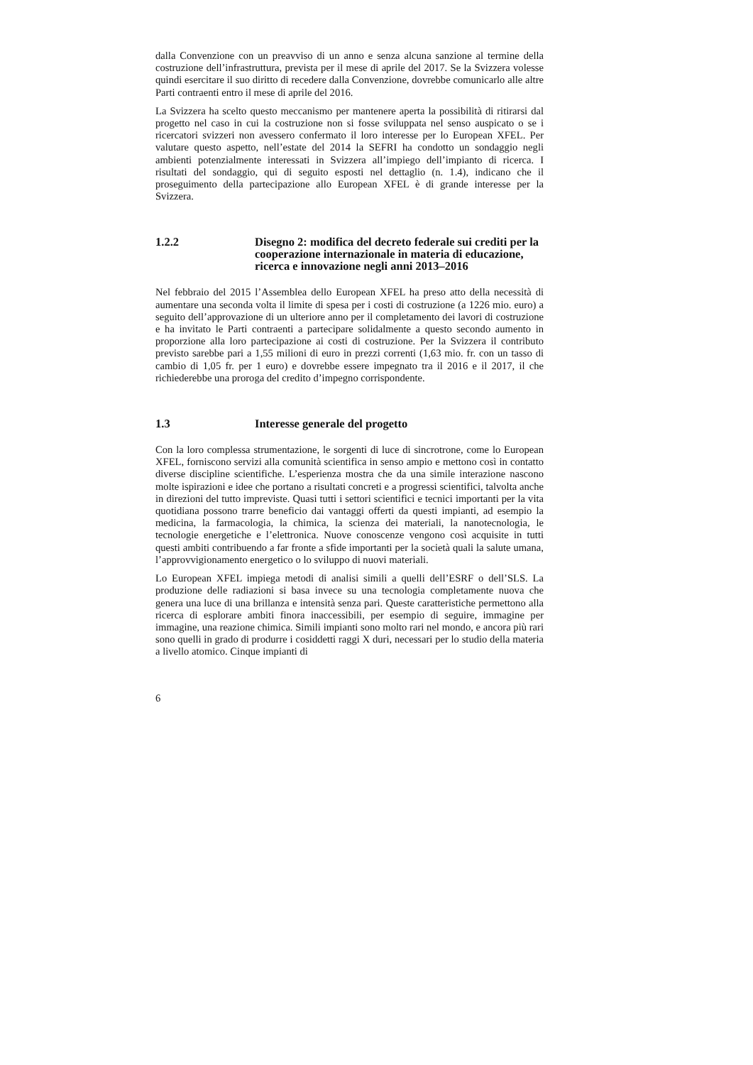dalla Convenzione con un preavviso di un anno e senza alcuna sanzione al termine della costruzione dell’infrastruttura, prevista per il mese di aprile del 2017. Se la Svizzera volesse quindi esercitare il suo diritto di recedere dalla Convenzione, dovrebbe comunicarlo alle altre Parti contraenti entro il mese di aprile del 2016.
La Svizzera ha scelto questo meccanismo per mantenere aperta la possibilità di ritirarsi dal progetto nel caso in cui la costruzione non si fosse sviluppata nel senso auspicato o se i ricercatori svizzeri non avessero confermato il loro interesse per lo European XFEL. Per valutare questo aspetto, nell’estate del 2014 la SEFRI ha condotto un sondaggio negli ambienti potenzialmente interessati in Svizzera all’impiego dell’impianto di ricerca. I risultati del sondaggio, qui di seguito esposti nel dettaglio (n. 1.4), indicano che il proseguimento della partecipazione allo European XFEL è di grande interesse per la Svizzera.
1.2.2 Disegno 2: modifica del decreto federale sui crediti per la cooperazione internazionale in materia di educazione, ricerca e innovazione negli anni 2013–2016
Nel febbraio del 2015 l’Assemblea dello European XFEL ha preso atto della necessità di aumentare una seconda volta il limite di spesa per i costi di costruzione (a 1226 mio. euro) a seguito dell’approvazione di un ulteriore anno per il completamento dei lavori di costruzione e ha invitato le Parti contraenti a partecipare solidalmente a questo secondo aumento in proporzione alla loro partecipazione ai costi di costruzione. Per la Svizzera il contributo previsto sarebbe pari a 1,55 milioni di euro in prezzi correnti (1,63 mio. fr. con un tasso di cambio di 1,05 fr. per 1 euro) e dovrebbe essere impegnato tra il 2016 e il 2017, il che richiederebbe una proroga del credito d’impegno corrispondente.
1.3 Interesse generale del progetto
Con la loro complessa strumentazione, le sorgenti di luce di sincrotrone, come lo European XFEL, forniscono servizi alla comunità scientifica in senso ampio e mettono così in contatto diverse discipline scientifiche. L’esperienza mostra che da una simile interazione nascono molte ispirazioni e idee che portano a risultati concreti e a progressi scientifici, talvolta anche in direzioni del tutto impreviste. Quasi tutti i settori scientifici e tecnici importanti per la vita quotidiana possono trarre beneficio dai vantaggi offerti da questi impianti, ad esempio la medicina, la farmacologia, la chimica, la scienza dei materiali, la nanotecnologia, le tecnologie energetiche e l’elettronica. Nuove conoscenze vengono così acquisite in tutti questi ambiti contribuendo a far fronte a sfide importanti per la società quali la salute umana, l’approvvigionamento energetico o lo sviluppo di nuovi materiali.
Lo European XFEL impiega metodi di analisi simili a quelli dell’ESRF o dell’SLS. La produzione delle radiazioni si basa invece su una tecnologia completamente nuova che genera una luce di una brillanza e intensità senza pari. Queste caratteristiche permettono alla ricerca di esplorare ambiti finora inaccessibili, per esempio di seguire, immagine per immagine, una reazione chimica. Simili impianti sono molto rari nel mondo, e ancora più rari sono quelli in grado di produrre i cosiddetti raggi X duri, necessari per lo studio della materia a livello atomico. Cinque impianti di
6